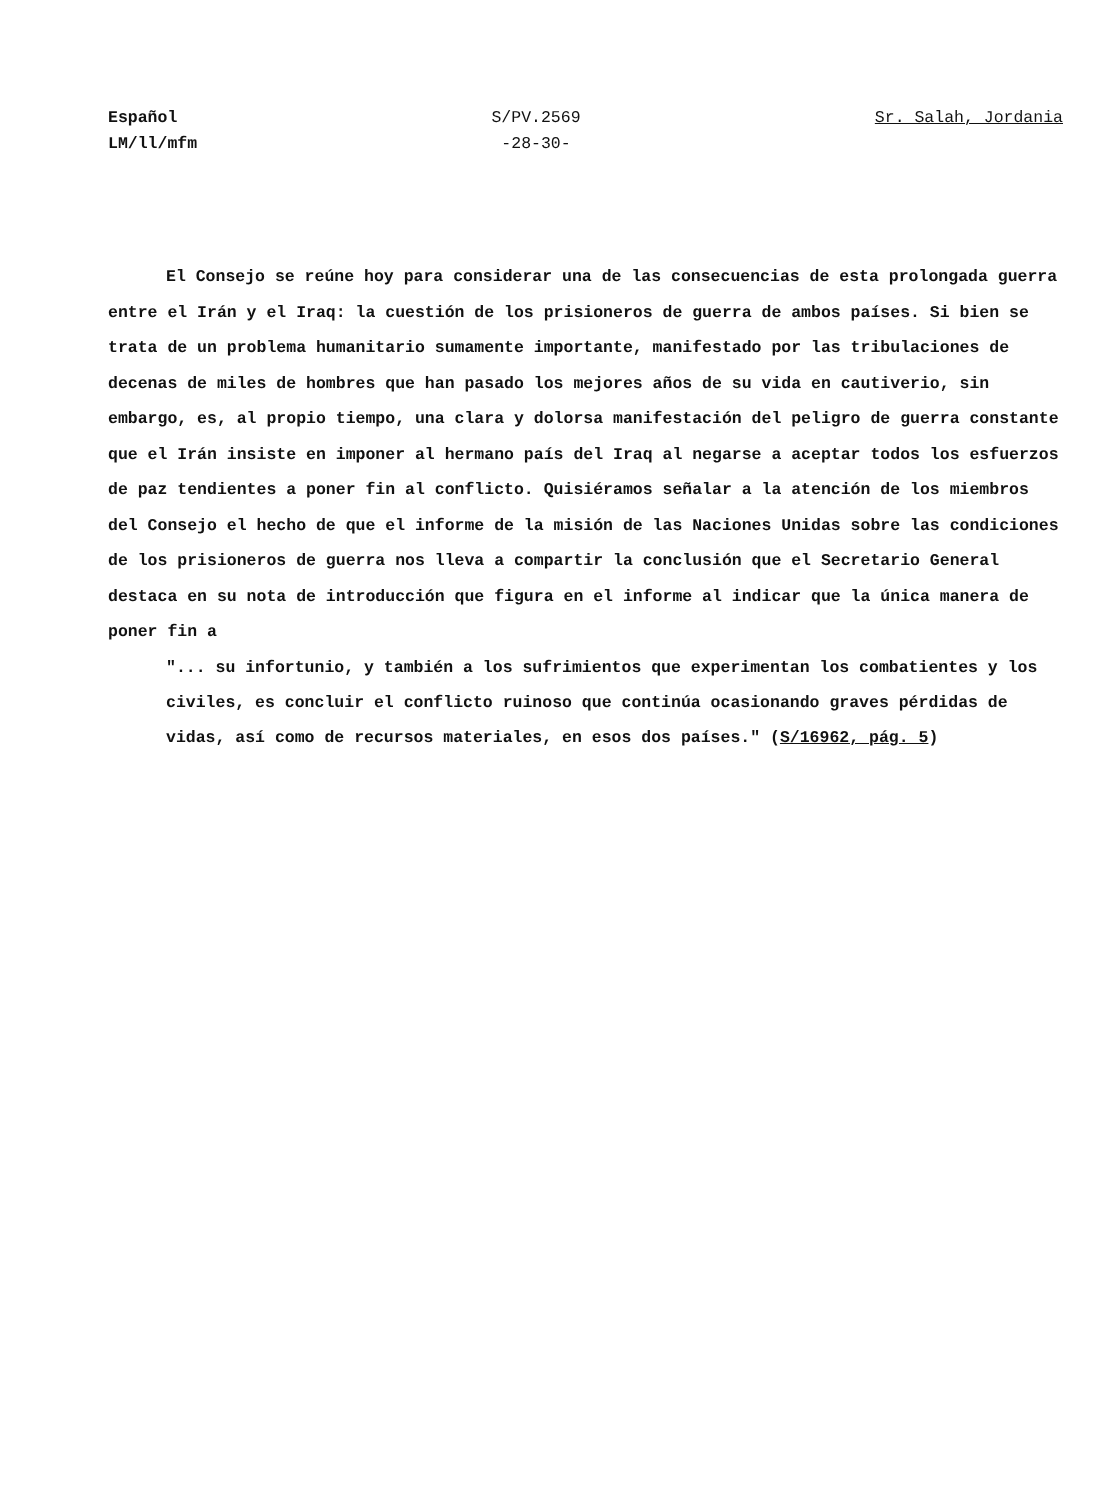Español
LM/ll/mfm
S/PV.2569
-28-30-
Sr. Salah, Jordania
El Consejo se reúne hoy para considerar una de las consecuencias de esta prolongada guerra entre el Irán y el Iraq: la cuestión de los prisioneros de guerra de ambos países. Si bien se trata de un problema humanitario sumamente importante, manifestado por las tribulaciones de decenas de miles de hombres que han pasado los mejores años de su vida en cautiverio, sin embargo, es, al propio tiempo, una clara y dolorsa manifestación del peligro de guerra constante que el Irán insiste en imponer al hermano país del Iraq al negarse a aceptar todos los esfuerzos de paz tendientes a poner fin al conflicto. Quisiéramos señalar a la atención de los miembros del Consejo el hecho de que el informe de la misión de las Naciones Unidas sobre las condiciones de los prisioneros de guerra nos lleva a compartir la conclusión que el Secretario General destaca en su nota de introducción que figura en el informe al indicar que la única manera de poner fin a
"... su infortunio, y también a los sufrimientos que experimentan los combatientes y los civiles, es concluir el conflicto ruinoso que continúa ocasionando graves pérdidas de vidas, así como de recursos materiales, en esos dos países." (S/16962, pág. 5)